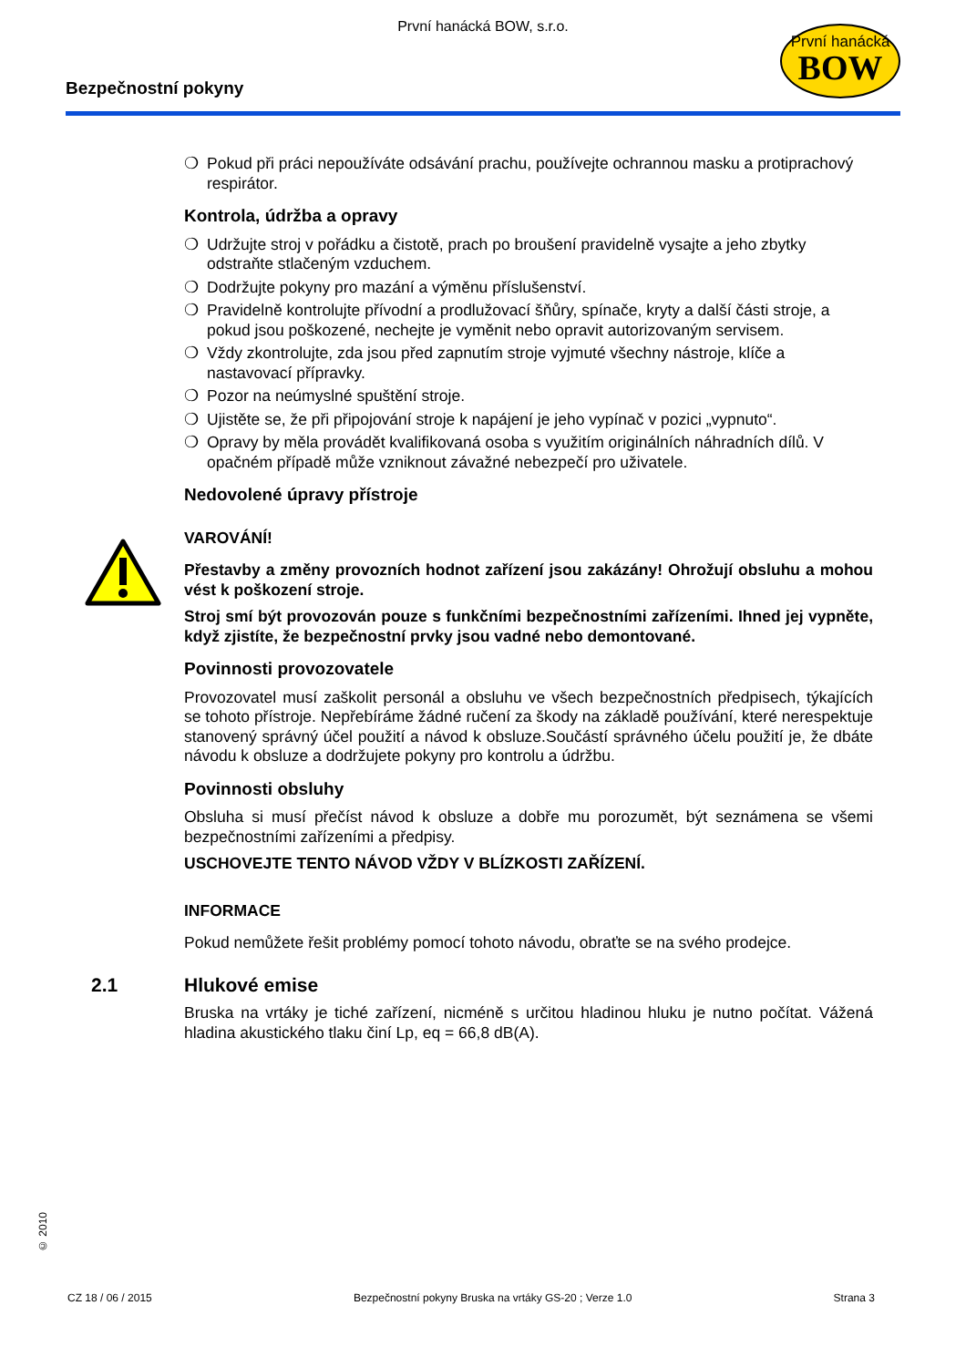První hanácká BOW, s.r.o.
Bezpečnostní pokyny
První hanácká
BOW
❍ Pokud při práci nepoužíváte odsávání prachu, používejte ochrannou masku a protiprachový respirátor.
Kontrola, údržba a opravy
❍ Udržujte stroj v pořádku a čistotě, prach po broušení pravidelně vysajte a jeho zbytky odstraňte stlačeným vzduchem.
❍ Dodržujte pokyny pro mazání a výměnu příslušenství.
❍ Pravidelně kontrolujte přívodní a prodlužovací šňůry, spínače, kryty a další části stroje, a pokud jsou poškozené, nechejte je vyměnit nebo opravit autorizovaným servisem.
❍ Vždy zkontrolujte, zda jsou před zapnutím stroje vyjmuté všechny nástroje, klíče a nastavovací přípravky.
❍ Pozor na neúmyslné spuštění stroje.
❍ Ujistěte se, že při připojování stroje k napájení je jeho vypínač v pozici „vypnuto“.
❍ Opravy by měla provádět kvalifikovaná osoba s využitím originálních náhradních dílů. V opačném případě může vzniknout závažné nebezpečí pro uživatele.
Nedovolené úpravy přístroje
VAROVÁNÍ!
Přestavby a změny provozních hodnot zařízení jsou zakázány! Ohrožují obsluhu a mohou vést k poškození stroje.
Stroj smí být provozován pouze s funkčními bezpečnostními zařízeními. Ihned jej vypněte, když zjistíte, že bezpečnostní prvky jsou vadné nebo demontované.
Povinnosti provozovatele
Provozovatel musí zaškolit personál a obsluhu ve všech bezpečnostních předpisech, týkajících se tohoto přístroje. Nepřebíráme žádné ručení za škody na základě používání, které nerespektuje stanovený správný účel použití a návod k obsluze.Součástí správného účelu použití je, že dbáte návodu k obsluze a dodržujete pokyny pro kontrolu a údržbu.
Povinnosti obsluhy
Obsluha si musí přečíst návod k obsluze a dobře mu porozumět, být seznámena se všemi bezpečnostními zařízeními a předpisy.
USCHOVEJTE TENTO NÁVOD VŽDY V BLÍZKOSTI ZAŘÍZENÍ.
INFORMACE
Pokud nemůžete řešit problémy pomocí tohoto návodu, obraťte se na svého prodejce.
2.1 Hlukové emise
Bruska na vrtáky je tiché zařízení, nicméně s určitou hladinou hluku je nutno počítat. Vážená hladina akustického tlaku činí Lp, eq = 66,8 dB(A).
© 2010
CZ 18 / 06 / 2015 Bezpečnostní pokyny Bruska na vrtáky GS-20 ; Verze 1.0 Strana 3